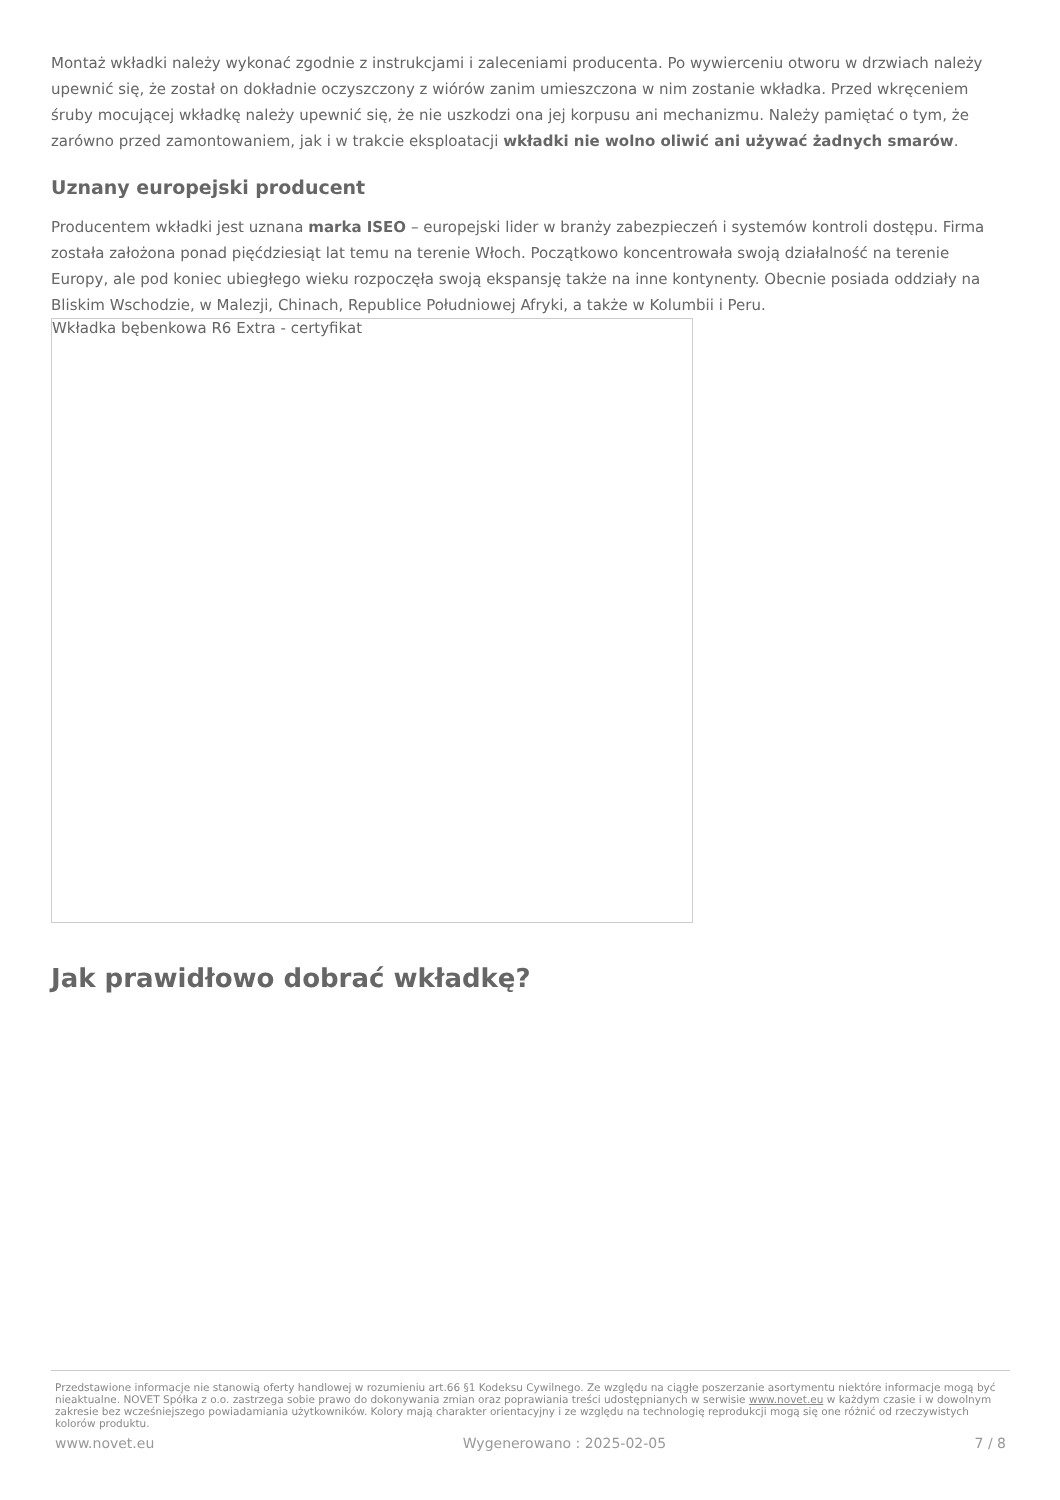Montaż wkładki należy wykonać zgodnie z instrukcjami i zaleceniami producenta. Po wywierceniu otworu w drzwiach należy upewnić się, że został on dokładnie oczyszczony z wiórów zanim umieszczona w nim zostanie wkładka. Przed wkręceniem śruby mocującej wkładkę należy upewnić się, że nie uszkodzi ona jej korpusu ani mechanizmu. Należy pamiętać o tym, że zarówno przed zamontowaniem, jak i w trakcie eksploatacji wkładki nie wolno oliwić ani używać żadnych smarów.
Uznany europejski producent
Producentem wkładki jest uznana marka ISEO – europejski lider w branży zabezpieczeń i systemów kontroli dostępu. Firma została założona ponad pięćdziesiąt lat temu na terenie Włoch. Początkowo koncentrowała swoją działalność na terenie Europy, ale pod koniec ubiegłego wieku rozpoczęła swoją ekspansję także na inne kontynenty. Obecnie posiada oddziały na Bliskim Wschodzie, w Malezji, Chinach, Republice Południowej Afryki, a także w Kolumbii i Peru.
Wkładka bębenkowa R6 Extra - certyfikat
Jak prawidłowo dobrać wkładkę?
Przedstawione informacje nie stanowią oferty handlowej w rozumieniu art.66 §1 Kodeksu Cywilnego. Ze względu na ciągłe poszerzanie asortymentu niektóre informacje mogą być nieaktualne. NOVET Spółka z o.o. zastrzega sobie prawo do dokonywania zmian oraz poprawiania treści udostępnianych w serwisie www.novet.eu w każdym czasie i w dowolnym zakresie bez wcześniejszego powiadamiania użytkowników. Kolory mają charakter orientacyjny i ze względu na technologię reprodukcji mogą się one różnić od rzeczywistych kolorów produktu.
www.novet.eu Wygenerowano : 2025-02-05 7 / 8